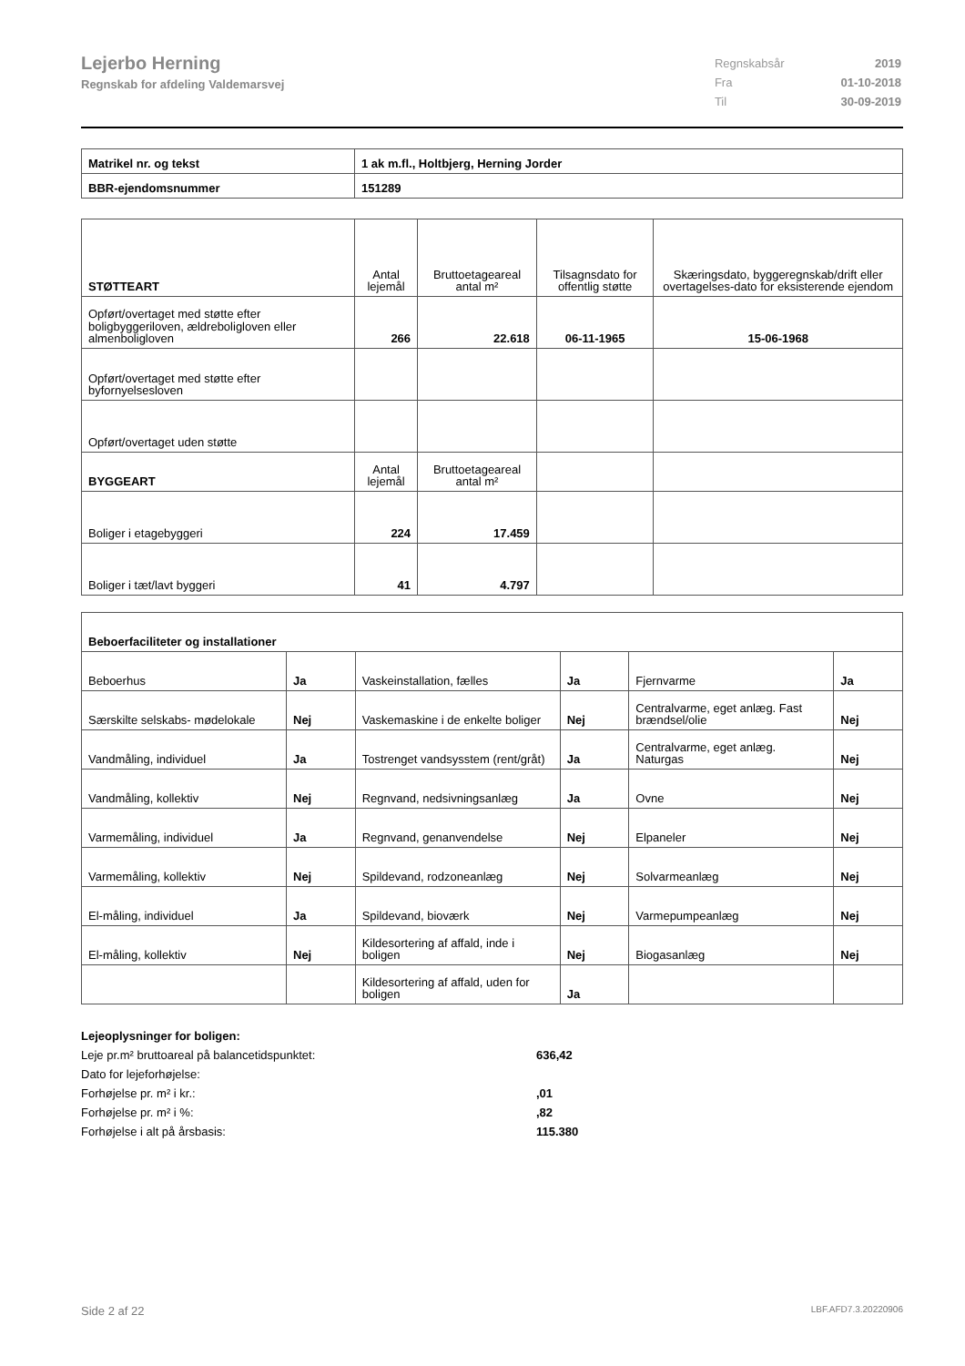Lejerbo Herning
Regnskab for afdeling Valdemarsvej
| Regnskabsår | 2019 |
| Fra | 01-10-2018 |
| Til | 30-09-2019 |
| Matrikel nr. og tekst | 1 ak m.fl., Holtbjerg, Herning Jorder |
| BBR-ejendomsnummer | 151289 |
| STØTTEART | Antal lejemål | Bruttoetageareal antal m² | Tilsagnsdato for offentlig støtte | Skæringsdato, byggeregnskab/drift eller overtagelses-dato for eksisterende ejendom |
| Opført/overtaget med støtte efter boligbyggeriloven, ældreboligloven eller almenboligloven | 266 | 22.618 | 06-11-1965 | 15-06-1968 |
| Opført/overtaget med støtte efter byfornyelsesloven | | | | |
| Opført/overtaget uden støtte | | | | |
| BYGGEART | Antal lejemål | Bruttoetageareal antal m² | | |
| Boliger i etagebyggeri | 224 | 17.459 | | |
| Boliger i tæt/lavt byggeri | 41 | 4.797 | | |
| Beboerfaciliteter og installationer | | | | | |
| --- | --- | --- | --- | --- | --- |
| Beboerhus | Ja | Vaskeinstallation, fælles | Ja | Fjernvarme | Ja |
| Særskilte selskabs- mødelokale | Nej | Vaskemaskine i de enkelte boliger | Nej | Centralvarme, eget anlæg. Fast brændsel/olie | Nej |
| Vandmåling, individuel | Ja | Tostrenget vandsysstem (rent/gråt) | Ja | Centralvarme, eget anlæg. Naturgas | Nej |
| Vandmåling, kollektiv | Nej | Regnvand, nedsivningsanlæg | Ja | Ovne | Nej |
| Varmemåling, individuel | Ja | Regnvand, genanvendelse | Nej | Elpaneler | Nej |
| Varmemåling, kollektiv | Nej | Spildevand, rodzoneanlæg | Nej | Solvarmeanlæg | Nej |
| El-måling, individuel | Ja | Spildevand, bioværk | Nej | Varmepumpeanlæg | Nej |
| El-måling, kollektiv | Nej | Kildesortering af affald, inde i boligen | Nej | Biogasanlæg | Nej |
| | | Kildesortering af affald, uden for boligen | Ja | | |
Lejeoplysninger for boligen:
Leje pr.m² bruttoareal på balancetidspunktet: 636,42
Dato for lejeforhøjelse:
Forhøjelse pr. m² i kr.:,01
Forhøjelse pr. m² i %:,82
Forhøjelse i alt på årsbasis: 115.380
Side 2 af 22 LBF.AFD7.3.20220906